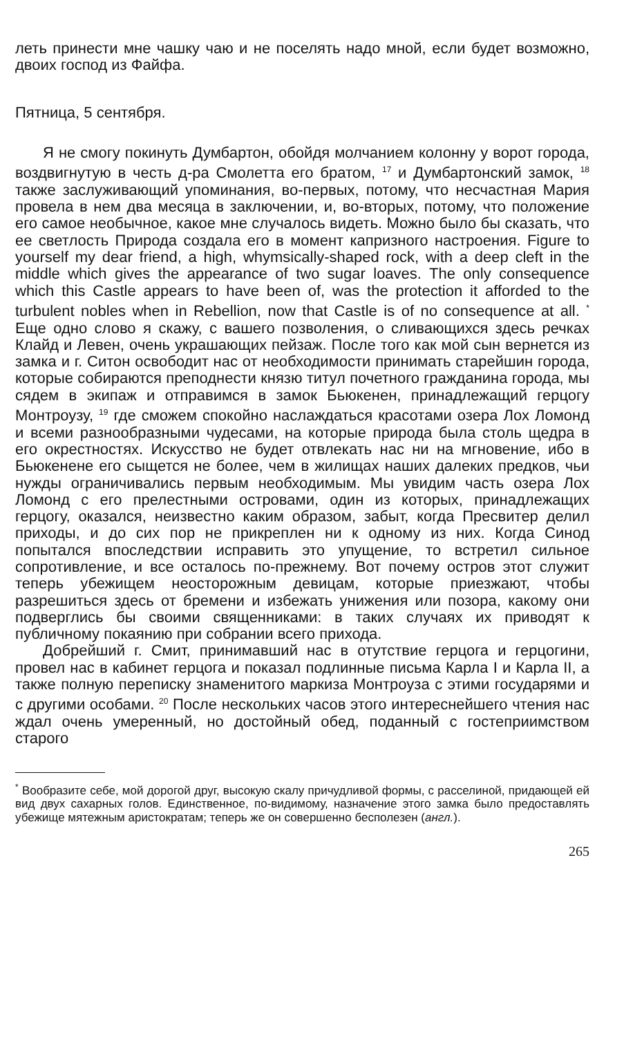леть принести мне чашку чаю и не поселять надо мной, если будет возможно, двоих господ из Файфа.
Пятница, 5 сентября.
Я не смогу покинуть Думбартон, обойдя молчанием колонну у ворот города, воздвигнутую в честь д-ра Смолетта его братом, <sup>17</sup> и Думбартонский замок, <sup>18</sup> также заслуживающий упоминания, во-первых, потому, что несчастная Мария провела в нем два месяца в заключении, и, во-вторых, потому, что положение его самое необычное, какое мне случалось видеть. Можно было бы сказать, что ее светлость Природа создала его в момент капризного настроения. Figure to yourself my dear friend, a high, whymsically-shaped rock, with a deep cleft in the middle which gives the appearance of two sugar loaves. The only consequence which this Castle appears to have been of, was the protection it afforded to the turbulent nobles when in Rebellion, now that Castle is of no consequence at all. <sup>*</sup> Еще одно слово я скажу, с вашего позволения, о сливающихся здесь речках Клайд и Левен, очень украшающих пейзаж. После того как мой сын вернется из замка и г. Ситон освободит нас от необходимости принимать старейшин города, которые собираются преподнести князю титул почетного гражданина города, мы сядем в экипаж и отправимся в замок Бьюкенен, принадлежащий герцогу Монтроузу, <sup>19</sup> где сможем спокойно наслаждаться красотами озера Лох Ломонд и всеми разнообразными чудесами, на которые природа была столь щедра в его окрестностях. Искусство не будет отвлекать нас ни на мгновение, ибо в Бьюкенене его сыщется не более, чем в жилищах наших далеких предков, чьи нужды ограничивались первым необходимым. Мы увидим часть озера Лох Ломонд с его прелестными островами, один из которых, принадлежащих герцогу, оказался, неизвестно каким образом, забыт, когда Пресвитер делил приходы, и до сих пор не прикреплен ни к одному из них. Когда Синод попытался впоследствии исправить это упущение, то встретил сильное сопротивление, и все осталось по-прежнему. Вот почему остров этот служит теперь убежищем неосторожным девицам, которые приезжают, чтобы разрешиться здесь от бремени и избежать унижения или позора, какому они подверглись бы своими священниками: в таких случаях их приводят к публичному покаянию при собрании всего прихода.
Добрейший г. Смит, принимавший нас в отутствие герцога и герцогини, провел нас в кабинет герцога и показал подлинные письма Карла I и Карла II, а также полную переписку знаменитого маркиза Монтроуза с этими государями и с другими особами. <sup>20</sup> После нескольких часов этого интереснейшего чтения нас ждал очень умеренный, но достойный обед, поданный с гостеприимством старого
<sup>*</sup> Вообразите себе, мой дорогой друг, высокую скалу причудливой формы, с расселиной, придающей ей вид двух сахарных голов. Единственное, по-видимому, назначение этого замка было предоставлять убежище мятежным аристократам; теперь же он совершенно бесполезен (англ.).
265